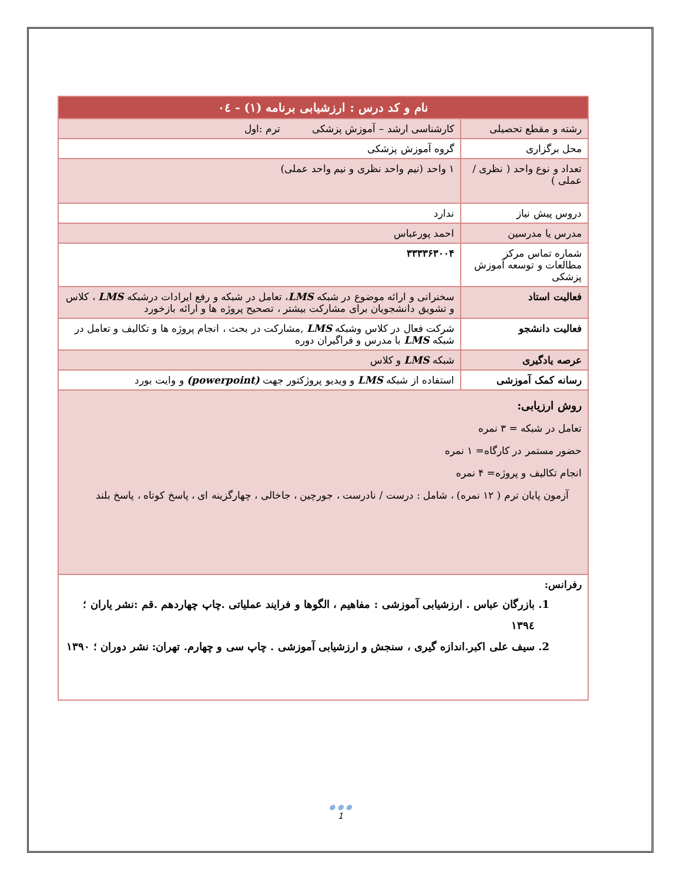| نام و کد درس : ارزشیابی برنامه (۱) - ۰٤ | |
| --- | --- |
| رشته و مقطع تحصیلی | کارشناسی ارشد – آموزش پزشکی ترم :اول |
| محل برگزاری | گروه آموزش پزشکی |
| تعداد و نوع واحد ( نظری / عملی ) | ۱ واحد (نیم واحد نظری و نیم واحد عملی) |
| دروس پیش نیاز | ندارد |
| مدرس یا مدرسین | احمد پورعباس |
| شماره تماس مرکز مطالعات و توسعه آموزش پزشکی | ۳۳۳۳۶۳۰۰۴ |
| فعالیت استاد | سخنرانی و ارائه موضوع در شبکه LMS ، تعامل در شبکه و رفع ایرادات درشبکه LMS ، کلاس و تشویق دانشجویان برای مشارکت بیشتر ، تصحیح پروژه ها و ارائه بازخورد |
| فعالیت دانشجو | شرکت فعال در کلاس وشبکه LMS ,مشارکت در بحث ، انجام پروژه ها و تکالیف و تعامل در شبکه LMS با مدرس و فراگیران دوره |
| عرصه یادگیری | شبکه LMS و کلاس |
| رسانه کمک آموزشی | استفاده از شبکه LMS و ویدیو پروژکتور جهت (powerpoint) و وایت بورد |
| روش ارزیابی: تعامل در شبکه = ۳ نمره حضور مستمر در کارگاه= ۱ نمره انجام تکالیف و پروژه= ۴ نمره آزمون پایان ترم ( ۱۲ نمره) ، شامل : درست / نادرست ، جورچین ، جاخالی ، چهارگزینه ای ، پاسخ کوتاه ، پاسخ بلند | |
| رفرانس: 1. بازرگان عباس . ارزشیابی آموزشی : مفاهیم ، الگوها و فرایند عملیاتی .چاپ چهاردهم .قم :نشر یاران ؛ ۱۳۹٤ 2. سیف علی اکبر.اندازه گیری ، سنجش و ارزشیابی آموزشی . چاپ سی و چهارم. تهران: نشر دوران ؛ ۱۳۹۰ | |
● ● ●
1